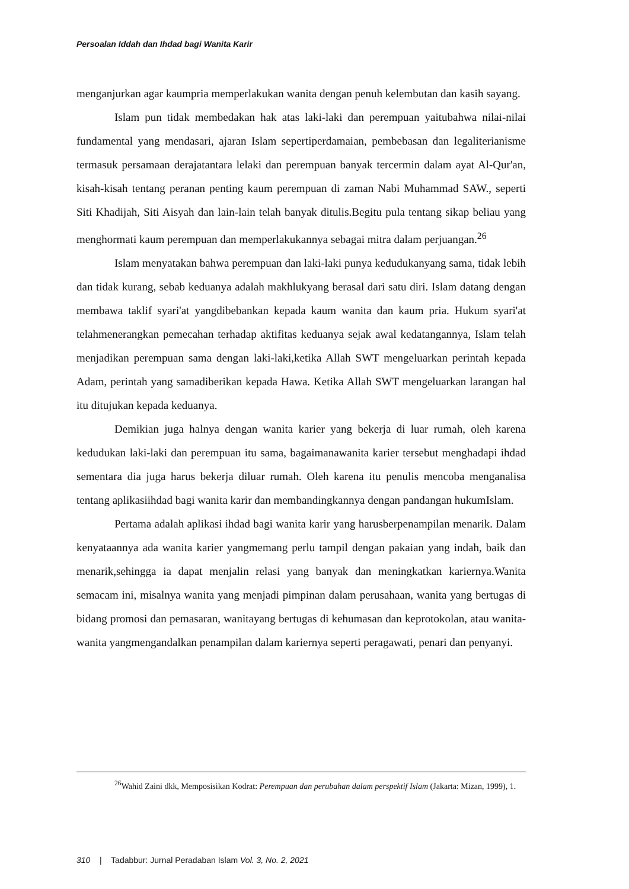Persoalan Iddah dan Ihdad bagi Wanita Karir
menganjurkan agar kaumpria memperlakukan wanita dengan penuh kelembutan dan kasih sayang.
Islam pun tidak membedakan hak atas laki-laki dan perempuan yaitubahwa nilai-nilai fundamental yang mendasari, ajaran Islam sepertiperdamaian, pembebasan dan legaliterianisme termasuk persamaan derajatantara lelaki dan perempuan banyak tercermin dalam ayat Al-Qur'an, kisah-kisah tentang peranan penting kaum perempuan di zaman Nabi Muhammad SAW., seperti Siti Khadijah, Siti Aisyah dan lain-lain telah banyak ditulis.Begitu pula tentang sikap beliau yang menghormati kaum perempuan dan memperlakukannya sebagai mitra dalam perjuangan.<sup>26</sup>
Islam menyatakan bahwa perempuan dan laki-laki punya kedudukanyang sama, tidak lebih dan tidak kurang, sebab keduanya adalah makhlukyang berasal dari satu diri. Islam datang dengan membawa taklif syari'at yangdibebankan kepada kaum wanita dan kaum pria. Hukum syari'at telahmenerangkan pemecahan terhadap aktifitas keduanya sejak awal kedatangannya, Islam telah menjadikan perempuan sama dengan laki-laki,ketika Allah SWT mengeluarkan perintah kepada Adam, perintah yang samadiberikan kepada Hawa. Ketika Allah SWT mengeluarkan larangan hal itu ditujukan kepada keduanya.
Demikian juga halnya dengan wanita karier yang bekerja di luar rumah, oleh karena kedudukan laki-laki dan perempuan itu sama, bagaimanawanita karier tersebut menghadapi ihdad sementara dia juga harus bekerja diluar rumah. Oleh karena itu penulis mencoba menganalisa tentang aplikasiihdad bagi wanita karir dan membandingkannya dengan pandangan hukumIslam.
Pertama adalah aplikasi ihdad bagi wanita karir yang harusberpenampilan menarik. Dalam kenyataannya ada wanita karier yangmemang perlu tampil dengan pakaian yang indah, baik dan menarik,sehingga ia dapat menjalin relasi yang banyak dan meningkatkan kariernya.Wanita semacam ini, misalnya wanita yang menjadi pimpinan dalam perusahaan, wanita yang bertugas di bidang promosi dan pemasaran, wanitayang bertugas di kehumasan dan keprotokolan, atau wanita-wanita yangmengandalkan penampilan dalam kariernya seperti peragawati, penari dan penyanyi.
<sup>26</sup> Wahid Zaini dkk, Memposisikan Kodrat: Perempuan dan perubahan dalam perspektif Islam (Jakarta: Mizan, 1999), 1.
310 | Tadabbur: Jurnal Peradaban Islam Vol. 3, No. 2, 2021